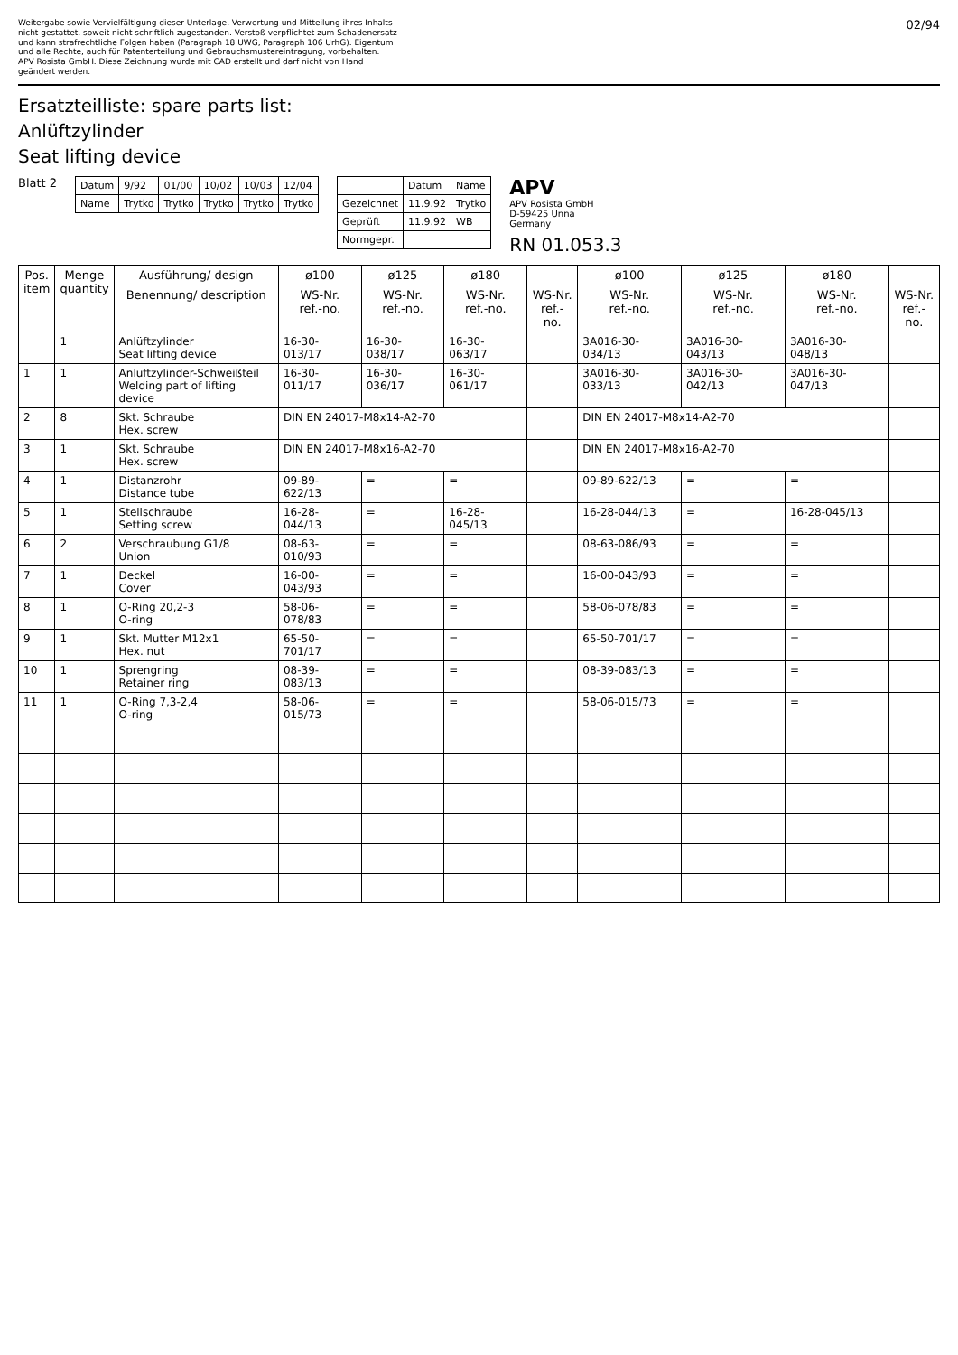Weitergabe sowie Vervielfältigung dieser Unterlage, Verwertung und Mitteilung ihres Inhalts nicht gestattet, soweit nicht schriftlich zugestanden. Verstoß verpflichtet zum Schadenersatz und kann strafrechtliche Folgen haben (Paragraph 18 UWG, Paragraph 106 UrhG). Eigentum und alle Rechte, auch für Patenterteilung und Gebrauchsmustereintragung, vorbehalten. APV Rosista GmbH. Diese Zeichnung wurde mit CAD erstellt und darf nicht von Hand geändert werden.
02/94
Ersatzteilliste: spare parts list:
Anlüftzylinder
Seat lifting device
Blatt 2
| Datum | 9/92 | 01/00 | 10/02 | 10/03 | 12/04 |
| Name | Trytko | Trytko | Trytko | Trytko | Trytko |
| | Datum | Name |
| Gezeichnet | 11.9.92 | Trytko |
| Geprüft | 11.9.92 | WB |
| Normgepr. | | |
APV
APV Rosista GmbH
D-59425 Unna
Germany
RN 01.053.3
| Pos. item | Menge quantity | Ausführung/ design | ø100 | ø125 | ø180 | | ø100 | ø125 | ø180 | |
| --- | --- | --- | --- | --- | --- | --- | --- | --- | --- | --- |
| | | Benennung/ description | WS-Nr. ref.-no. | WS-Nr. ref.-no. | WS-Nr. ref.-no. | WS-Nr. ref.-no. | WS-Nr. ref.-no. | WS-Nr. ref.-no. | WS-Nr. ref.-no. | WS-Nr. ref.-no. |
| | 1 | Anlüftzylinder Seat lifting device | 16-30-013/17 | 16-30-038/17 | 16-30-063/17 | | 3A016-30-034/13 | 3A016-30-043/13 | 3A016-30-048/13 | |
| 1 | 1 | Anlüftzylinder-Schweißteil Welding part of lifting device | 16-30-011/17 | 16-30-036/17 | 16-30-061/17 | | 3A016-30-033/13 | 3A016-30-042/13 | 3A016-30-047/13 | |
| 2 | 8 | Skt. Schraube Hex. screw | DIN EN 24017-M8x14-A2-70 | | | | DIN EN 24017-M8x14-A2-70 | | | |
| 3 | 1 | Skt. Schraube Hex. screw | DIN EN 24017-M8x16-A2-70 | | | | DIN EN 24017-M8x16-A2-70 | | | |
| 4 | 1 | Distanzrohr Distance tube | 09-89-622/13 | = | = | | 09-89-622/13 | = | = | |
| 5 | 1 | Stellschraube Setting screw | 16-28-044/13 | = | 16-28-045/13 | | 16-28-044/13 | = | 16-28-045/13 | |
| 6 | 2 | Verschraubung G1/8 Union | 08-63-010/93 | = | = | | 08-63-086/93 | = | = | |
| 7 | 1 | Deckel Cover | 16-00-043/93 | = | = | | 16-00-043/93 | = | = | |
| 8 | 1 | O-Ring 20,2-3 O-ring | 58-06-078/83 | = | = | | 58-06-078/83 | = | = | |
| 9 | 1 | Skt. Mutter M12x1 Hex. nut | 65-50-701/17 | = | = | | 65-50-701/17 | = | = | |
| 10 | 1 | Sprengring Retainer ring | 08-39-083/13 | = | = | | 08-39-083/13 | = | = | |
| 11 | 1 | O-Ring 7,3-2,4 O-ring | 58-06-015/73 | = | = | | 58-06-015/73 | = | = | |